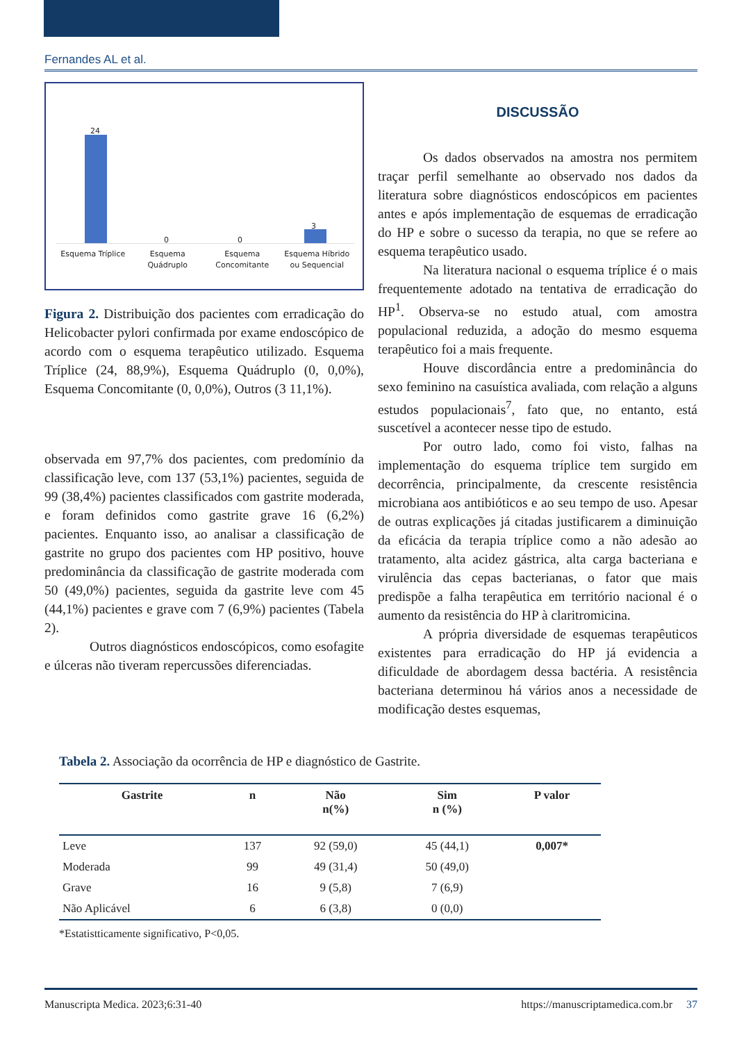Fernandes AL et al.
24
0 0
3
Esquema Tríplice Esquema Quádruplo Esquema Concomitante Esquema Híbrido ou Sequencial
Figura 2. Distribuição dos pacientes com erradicação do Helicobacter pylori confirmada por exame endoscópico de acordo com o esquema terapêutico utilizado. Esquema Tríplice (24, 88,9%), Esquema Quádruplo (0, 0,0%), Esquema Concomitante (0, 0,0%), Outros (3 11,1%).
observada em 97,7% dos pacientes, com predomínio da classificação leve, com 137 (53,1%) pacientes, seguida de 99 (38,4%) pacientes classificados com gastrite moderada, e foram definidos como gastrite grave 16 (6,2%) pacientes. Enquanto isso, ao analisar a classificação de gastrite no grupo dos pacientes com HP positivo, houve predominância da classificação de gastrite moderada com 50 (49,0%) pacientes, seguida da gastrite leve com 45 (44,1%) pacientes e grave com 7 (6,9%) pacientes (Tabela 2).
Outros diagnósticos endoscópicos, como esofagite e úlceras não tiveram repercussões diferenciadas.
DISCUSSÃO
Os dados observados na amostra nos permitem traçar perfil semelhante ao observado nos dados da literatura sobre diagnósticos endoscópicos em pacientes antes e após implementação de esquemas de erradicação do HP e sobre o sucesso da terapia, no que se refere ao esquema terapêutico usado.
Na literatura nacional o esquema tríplice é o mais frequentemente adotado na tentativa de erradicação do HP<sup>1</sup>. Observa-se no estudo atual, com amostra populacional reduzida, a adoção do mesmo esquema terapêutico foi a mais frequente.
Houve discordância entre a predominância do sexo feminino na casuística avaliada, com relação a alguns estudos populacionais<sup>7</sup>, fato que, no entanto, está suscetível a acontecer nesse tipo de estudo.
Por outro lado, como foi visto, falhas na implementação do esquema tríplice tem surgido em decorrência, principalmente, da crescente resistência microbiana aos antibióticos e ao seu tempo de uso. Apesar de outras explicações já citadas justificarem a diminuição da eficácia da terapia tríplice como a não adesão ao tratamento, alta acidez gástrica, alta carga bacteriana e virulência das cepas bacterianas, o fator que mais predispõe a falha terapêutica em território nacional é o aumento da resistência do HP à claritromicina.
A própria diversidade de esquemas terapêuticos existentes para erradicação do HP já evidencia a dificuldade de abordagem dessa bactéria. A resistência bacteriana determinou há vários anos a necessidade de modificação destes esquemas,
Tabela 2. Associação da ocorrência de HP e diagnóstico de Gastrite.
| Gastrite | n | Não n(%) | Sim n (%) | P valor |
| --- | --- | --- | --- | --- |
| Leve | 137 | 92 (59,0) | 45 (44,1) | 0,007* |
| Moderada | 99 | 49 (31,4) | 50 (49,0) | |
| Grave | 16 | 9 (5,8) | 7 (6,9) | |
| Não Aplicável | 6 | 6 (3,8) | 0 (0,0) | |
*Estatistticamente significativo, P<0,05.
Manuscripta Medica. 2023;6:31-40 https://manuscriptamedica.com.br 37